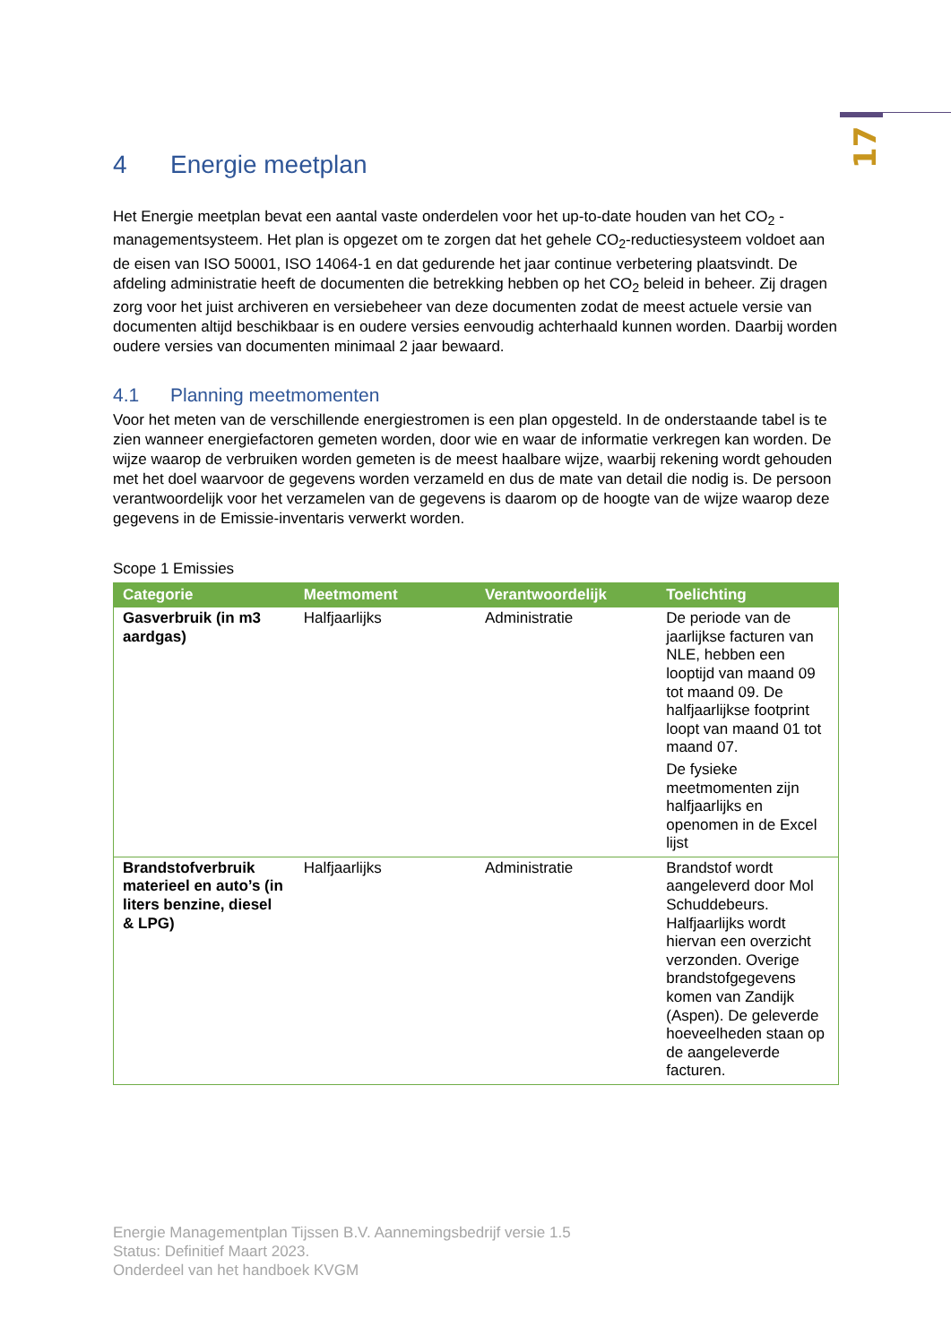17
4 Energie meetplan
Het Energie meetplan bevat een aantal vaste onderdelen voor het up-to-date houden van het CO<sub>2</sub> -managementsysteem. Het plan is opgezet om te zorgen dat het gehele CO<sub>2</sub>-reductiesysteem voldoet aan de eisen van ISO 50001, ISO 14064-1 en dat gedurende het jaar continue verbetering plaatsvindt. De afdeling administratie heeft de documenten die betrekking hebben op het CO<sub>2</sub> beleid in beheer. Zij dragen zorg voor het juist archiveren en versiebeheer van deze documenten zodat de meest actuele versie van documenten altijd beschikbaar is en oudere versies eenvoudig achterhaald kunnen worden. Daarbij worden oudere versies van documenten minimaal 2 jaar bewaard.
4.1 Planning meetmomenten
Voor het meten van de verschillende energiestromen is een plan opgesteld. In de onderstaande tabel is te zien wanneer energiefactoren gemeten worden, door wie en waar de informatie verkregen kan worden. De wijze waarop de verbruiken worden gemeten is de meest haalbare wijze, waarbij rekening wordt gehouden met het doel waarvoor de gegevens worden verzameld en dus de mate van detail die nodig is. De persoon verantwoordelijk voor het verzamelen van de gegevens is daarom op de hoogte van de wijze waarop deze gegevens in de Emissie-inventaris verwerkt worden.
Scope 1 Emissies
| Categorie | Meetmoment | Verantwoordelijk | Toelichting |
| --- | --- | --- | --- |
| Gasverbruik (in m3 aardgas) | Halfjaarlijks | Administratie | De periode van de jaarlijkse facturen van NLE, hebben een looptijd van maand 09 tot maand 09. De halfjaarlijkse footprint loopt van maand 01 tot maand 07. De fysieke meetmomenten zijn halfjaarlijks en openomen in de Excel lijst |
| Brandstofverbruik materieel en auto’s (in liters benzine, diesel & LPG) | Halfjaarlijks | Administratie | Brandstof wordt aangeleverd door Mol Schuddebeurs. Halfjaarlijks wordt hiervan een overzicht verzonden. Overige brandstofgegevens komen van Zandijk (Aspen). De geleverde hoeveelheden staan op de aangeleverde facturen. |
Energie Managementplan Tijssen B.V. Aannemingsbedrijf versie 1.5
Status: Definitief Maart 2023.
Onderdeel van het handboek KVGM